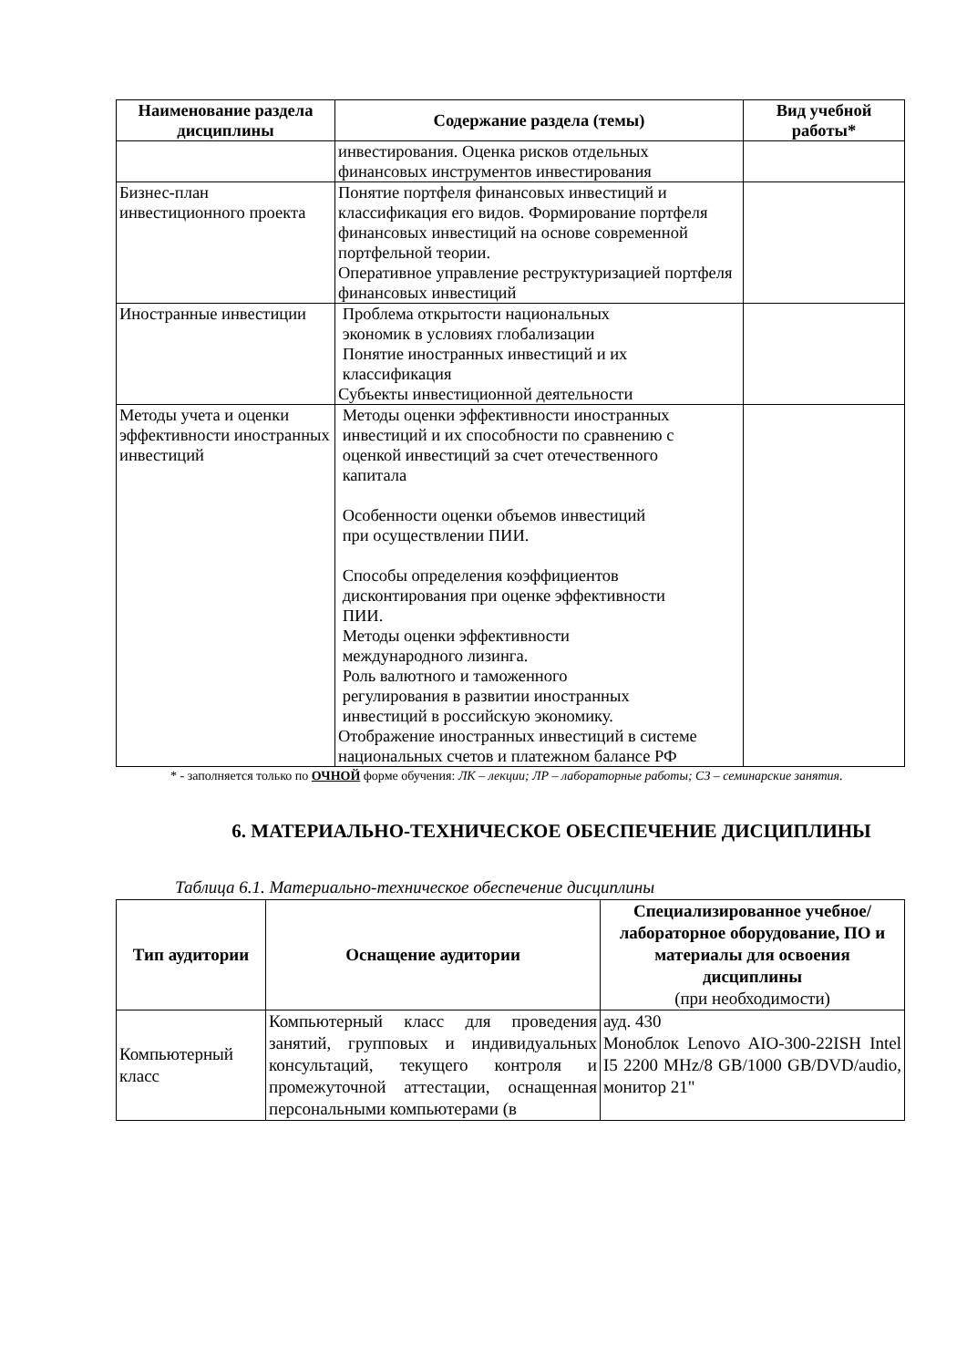| Наименование раздела дисциплины | Содержание раздела (темы) | Вид учебной работы* |
| --- | --- | --- |
| | инвестирования. Оценка рисков отдельных финансовых инструментов инвестирования | |
| Бизнес-план инвестиционного проекта | Понятие портфеля финансовых инвестиций и классификация его видов. Формирование портфеля финансовых инвестиций на основе современной портфельной теории. Оперативное управление реструктуризацией портфеля финансовых инвестиций | |
| Иностранные инвестиции | Проблема открытости национальных экономик в условиях глобализации Понятие иностранных инвестиций и их классификация Субъекты инвестиционной деятельности | |
| Методы учета и оценки эффективности иностранных инвестиций | Методы оценки эффективности иностранных инвестиций и их способности по сравнению с оценкой инвестиций за счет отечественного капитала Особенности оценки объемов инвестиций при осуществлении ПИИ. Способы определения коэффициентов дисконтирования при оценке эффективности ПИИ. Методы оценки эффективности международного лизинга. Роль валютного и таможенного регулирования в развитии иностранных инвестиций в российскую экономику. Отображение иностранных инвестиций в системе национальных счетов и платежном балансе РФ | |
* - заполняется только по ОЧНОЙ форме обучения: ЛК – лекции; ЛР – лабораторные работы; СЗ – семинарские занятия.
6. МАТЕРИАЛЬНО-ТЕХНИЧЕСКОЕ ОБЕСПЕЧЕНИЕ ДИСЦИПЛИНЫ
Таблица 6.1. Материально-техническое обеспечение дисциплины
| Тип аудитории | Оснащение аудитории | Специализированное учебное/лабораторное оборудование, ПО и материалы для освоения дисциплины (при необходимости) |
| --- | --- | --- |
| Компьютерный класс | Компьютерный класс для проведения занятий, групповых и индивидуальных консультаций, текущего контроля и промежуточной аттестации, оснащенная персональными компьютерами (в | ауд. 430 Моноблок Lenovo AIO-300-22ISH Intel I5 2200 MHz/8 GB/1000 GB/DVD/audio, монитор 21" |